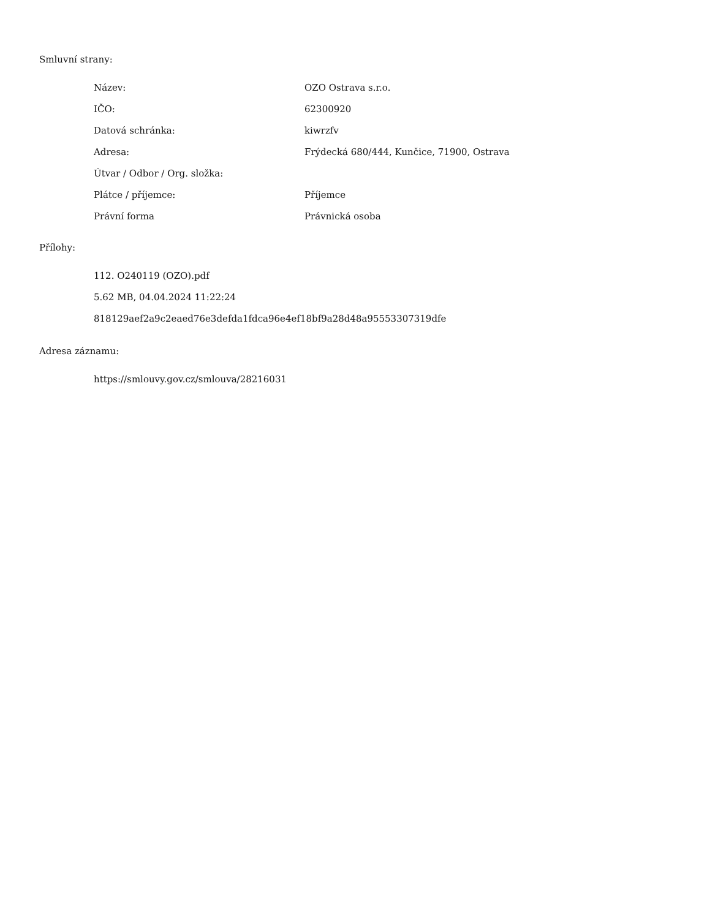Smluvní strany:
| Název: | OZO Ostrava s.r.o. |
| IČO: | 62300920 |
| Datová schránka: | kiwrzfv |
| Adresa: | Frýdecká 680/444, Kunčice, 71900, Ostrava |
| Útvar / Odbor / Org. složka: | |
| Plátce / příjemce: | Příjemce |
| Právní forma | Právnická osoba |
Přílohy:
112. O240119 (OZO).pdf
5.62 MB, 04.04.2024 11:22:24
818129aef2a9c2eaed76e3defda1fdca96e4ef18bf9a28d48a95553307319dfe
Adresa záznamu:
https://smlouvy.gov.cz/smlouva/28216031